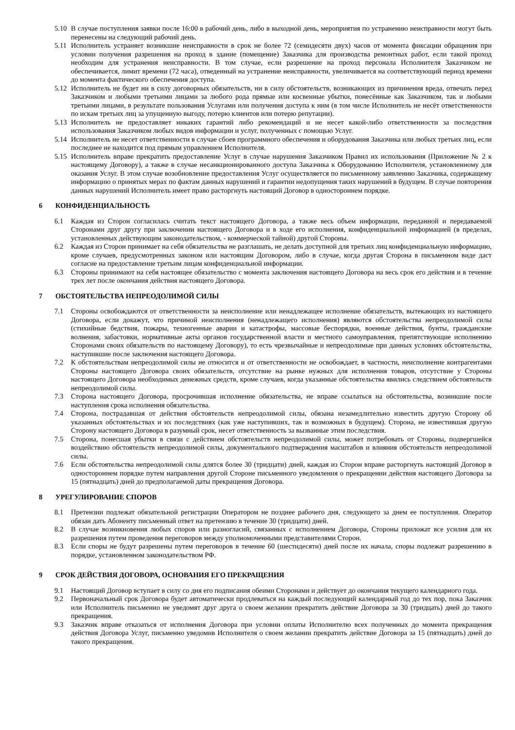5.10 В случае поступления заявки после 16:00 в рабочий день, либо в выходной день, мероприятия по устранению неисправности могут быть перенесены на следующий рабочий день.
5.11 Исполнитель устраняет возникшие неисправности в срок не более 72 (семидесяти двух) часов от момента фиксации обращения при условии получения разрешения на проход в здание (помещение) Заказчика для производства ремонтных работ, если такой проход необходим для устранения неисправности. В том случае, если разрешение на проход персонала Исполнителя Заказчиком не обеспечивается, лимит времени (72 часа), отведенный на устранение неисправности, увеличивается на соответствующий период времени до момента фактического обеспечения доступа.
5.12 Исполнитель не будет ни в силу договорных обязательств, ни в силу обстоятельств, возникающих из причинения вреда, отвечать перед Заказчиком и любыми третьими лицами за любого рода прямые или косвенные убытки, понесённые как Заказчиком, так и любыми третьими лицами, в результате пользования Услугами или получения доступа к ним (в том числе Исполнитель не несёт ответственности по искам третьих лиц за упущенную выгоду, потерю клиентов или потерю репутации).
5.13 Исполнитель не предоставляет никаких гарантий либо рекомендаций и не несет какой-либо ответственности за последствия использования Заказчиком любых видов информации и услуг, полученных с помощью Услуг.
5.14 Исполнитель не несет ответственности в случае сбоев программного обеспечения и оборудования Заказчика или любых третьих лиц, если последнее не находится под прямым управлением Исполнителя.
5.15 Исполнитель вправе прекратить предоставление Услуг в случае нарушения Заказчиком Правил их использования (Приложение № 2 к настоящему Договору), а также в случае несанкционированного доступа Заказчика к Оборудованию Исполнителя, установленному для оказания Услуг. В этом случае возобновление предоставления Услуг осуществляется по письменному заявлению Заказчика, содержащему информацию о принятых мерах по фактам данных нарушений и гарантии недопущения таких нарушений в будущем. В случае повторения данных нарушений Исполнитель имеет право расторгнуть настоящий Договор в одностороннем порядке.
6 КОНФИДЕНЦИАЛЬНОСТЬ
6.1 Каждая из Сторон согласилась считать текст настоящего Договора, а также весь объем информации, переданной и передаваемой Сторонами друг другу при заключении настоящего Договора и в ходе его исполнения, конфиденциальной информацией (в пределах, установленных действующим законодательством, - коммерческой тайной) другой Стороны.
6.2 Каждая из Сторон принимает на себя обязательства не разглашать, не делать доступной для третьих лиц конфиденциальную информацию, кроме случаев, предусмотренных законом или настоящим Договором, либо в случае, когда другая Сторона в письменном виде даст согласие на предоставление третьим лицам конфиденциальной информации.
6.3 Стороны принимают на себя настоящее обязательство с момента заключения настоящего Договора на весь срок его действия и в течение трех лет после окончания действия настоящего Договора.
7 ОБСТОЯТЕЛЬСТВА НЕПРЕОДОЛИМОЙ СИЛЫ
7.1 Стороны освобождаются от ответственности за неисполнение или ненадлежащее исполнение обязательств, вытекающих из настоящего Договора, если докажут, что причиной неисполнения (ненадлежащего исполнения) являются обстоятельства непреодолимой силы (стихийные бедствия, пожары, техногенные аварии и катастрофы, массовые беспорядки, военные действия, бунты, гражданские волнения, забастовки, нормативные акты органов государственной власти и местного самоуправления, препятствующие исполнению Сторонами своих обязательств по настоящему Договору), то есть чрезвычайные и непреодолимые при данных условиях обстоятельства, наступившие после заключения настоящего Договора.
7.2 К обстоятельствам непреодолимой силы не относится и от ответственности не освобождает, в частности, неисполнение контрагентами Стороны настоящего Договора своих обязательств, отсутствие на рынке нужных для исполнения товаров, отсутствие у Стороны настоящего Договора необходимых денежных средств, кроме случаев, когда указанные обстоятельства явились следствием обстоятельств непреодолимой силы.
7.3 Сторона настоящего Договора, просрочившая исполнение обязательства, не вправе ссылаться на обстоятельства, возникшие после наступления срока исполнения обязательства.
7.4 Сторона, пострадавшая от действия обстоятельств непреодолимой силы, обязана незамедлительно известить другую Сторону об указанных обстоятельствах и их последствиях (как уже наступивших, так и возможных в будущем). Сторона, не известившая другую Сторону настоящего Договора в разумный срок, несет ответственность за вызванные этим последствия.
7.5 Сторона, понесшая убытки в связи с действием обстоятельств непреодолимой силы, может потребовать от Стороны, подвергшейся воздействию обстоятельств непреодолимой силы, документального подтверждения масштабов и влияния обстоятельств непреодолимой силы.
7.6 Если обстоятельства непреодолимой силы длятся более 30 (тридцати) дней, каждая из Сторон вправе расторгнуть настоящий Договор в одностороннем порядке путем направления другой Стороне письменного уведомления о прекращении действия настоящего Договора за 15 (пятнадцать) дней до предполагаемой даты прекращения Договора.
8 УРЕГУЛИРОВАНИЕ СПОРОВ
8.1 Претензии подлежат обязательной регистрации Оператором не позднее рабочего дня, следующего за днем ее поступления. Оператор обязан дать Абоненту письменный ответ на претензию в течение 30 (тридцати) дней.
8.2 В случае возникновения любых споров или разногласий, связанных с исполнением Договора, Стороны приложат все усилия для их разрешения путем проведения переговоров между уполномоченными представителями Сторон.
8.3 Если споры не будут разрешены путем переговоров в течение 60 (шестидесяти) дней после их начала, споры подлежат разрешению в порядке, установленном законодательством РФ.
9 СРОК ДЕЙСТВИЯ ДОГОВОРА, ОСНОВАНИЯ ЕГО ПРЕКРАЩЕНИЯ
9.1 Настоящий Договор вступает в силу со дня его подписания обеими Сторонами и действует до окончания текущего календарного года.
9.2 Первоначальный срок Договора будет автоматически продлеваться на каждый последующий календарный год до тех пор, пока Заказчик или Исполнитель письменно не уведомят друг друга о своем желании прекратить действие Договора за 30 (тридцать) дней до такого прекращения.
9.3 Заказчик вправе отказаться от исполнения Договора при условии оплаты Исполнителю всех полученных до момента прекращения действия Договора Услуг, письменно уведомив Исполнителя о своем желании прекратить действие Договора за 15 (пятнадцать) дней до такого прекращения.